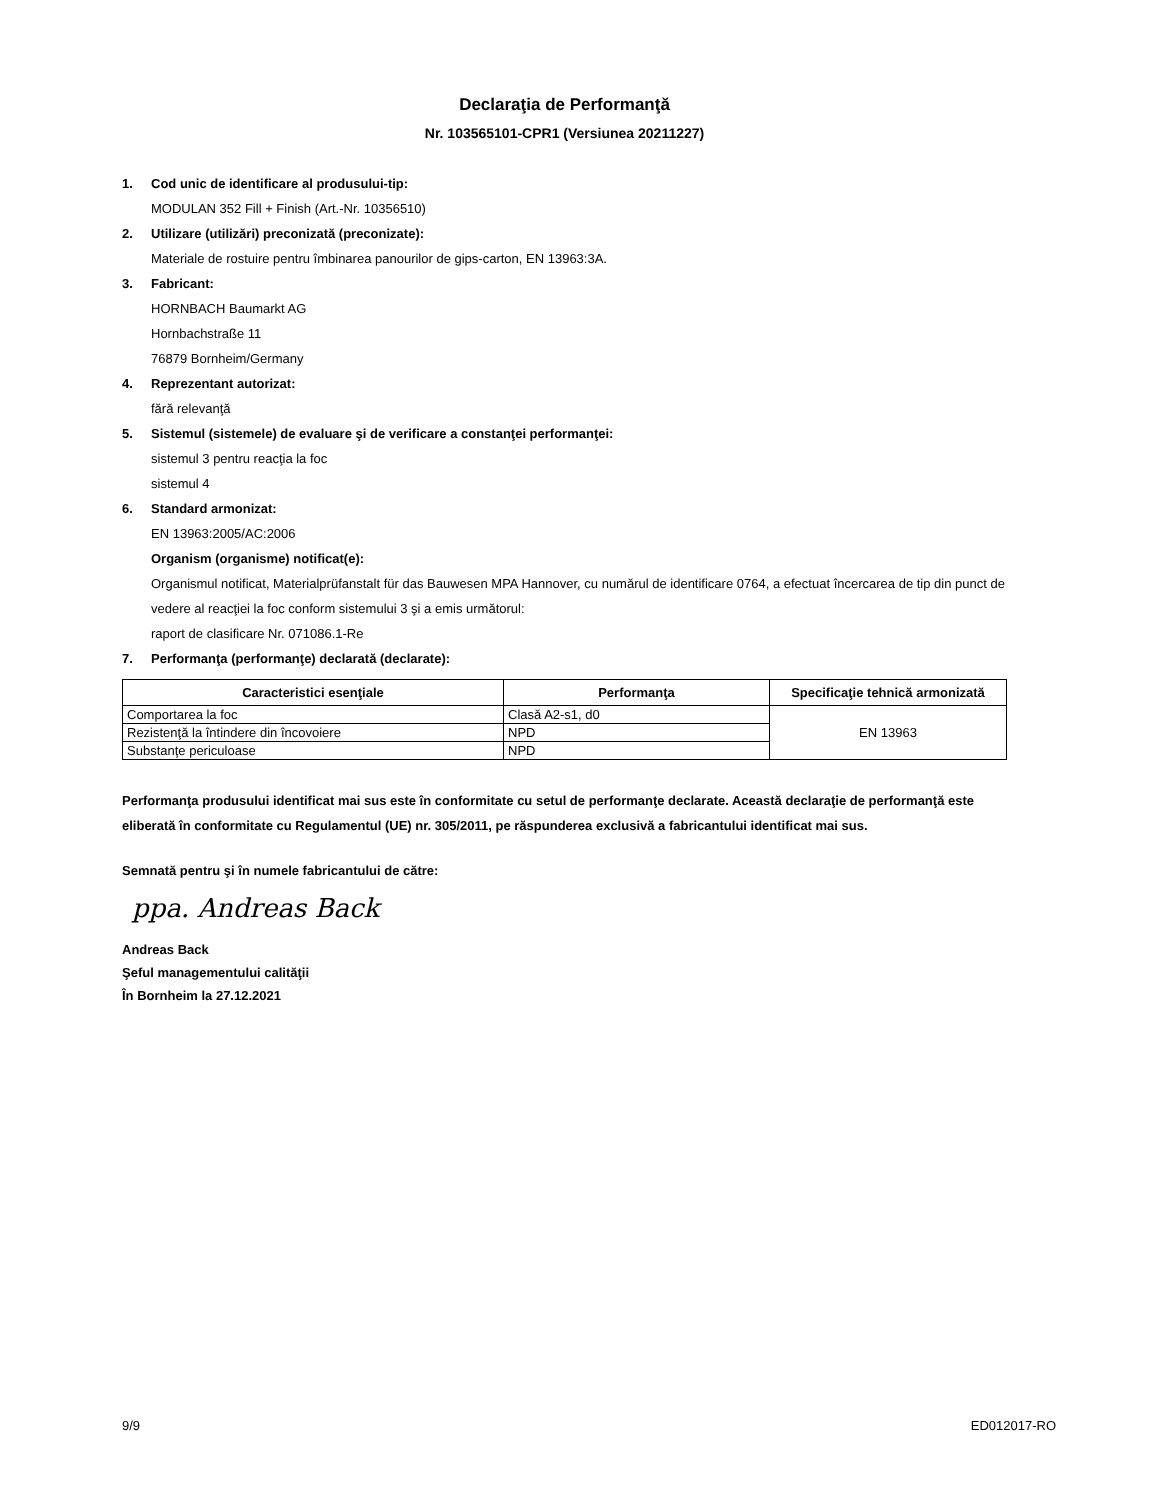Declaraţia de Performanţă
Nr. 103565101-CPR1 (Versiunea 20211227)
1. Cod unic de identificare al produsului-tip:
MODULAN 352 Fill + Finish (Art.-Nr. 10356510)
2. Utilizare (utilizări) preconizată (preconizate):
Materiale de rostuire pentru îmbinarea panourilor de gips-carton, EN 13963:3A.
3. Fabricant:
HORNBACH Baumarkt AG
Hornbachstraße 11
76879 Bornheim/Germany
4. Reprezentant autorizat:
fără relevanţă
5. Sistemul (sistemele) de evaluare şi de verificare a constanţei performanţei:
sistemul 3 pentru reacţia la foc
sistemul 4
6. Standard armonizat:
EN 13963:2005/AC:2006
Organism (organisme) notificat(e):
Organismul notificat, Materialprüfanstalt für das Bauwesen MPA Hannover, cu numărul de identificare 0764, a efectuat încercarea de tip din punct de vedere al reacţiei la foc conform sistemului 3 şi a emis următorul:
raport de clasificare Nr. 071086.1-Re
7. Performanţa (performanţe) declarată (declarate):
| Caracteristici esenţiale | Performanţa | Specificaţie tehnică armonizată |
| --- | --- | --- |
| Comportarea la foc | Clasă A2-s1, d0 | EN 13963 |
| Rezistenţă la întindere din încovoiere | NPD | |
| Substanţe periculoase | NPD | |
Performanţa produsului identificat mai sus este în conformitate cu setul de performanţe declarate. Această declaraţie de performanţă este eliberată în conformitate cu Regulamentul (UE) nr. 305/2011, pe răspunderea exclusivă a fabricantului identificat mai sus.
Semnată pentru şi în numele fabricantului de către:
ppa. Andreas Back
Andreas Back
Şeful managementului calităţii
În Bornheim la 27.12.2021
9/9 ED012017-RO